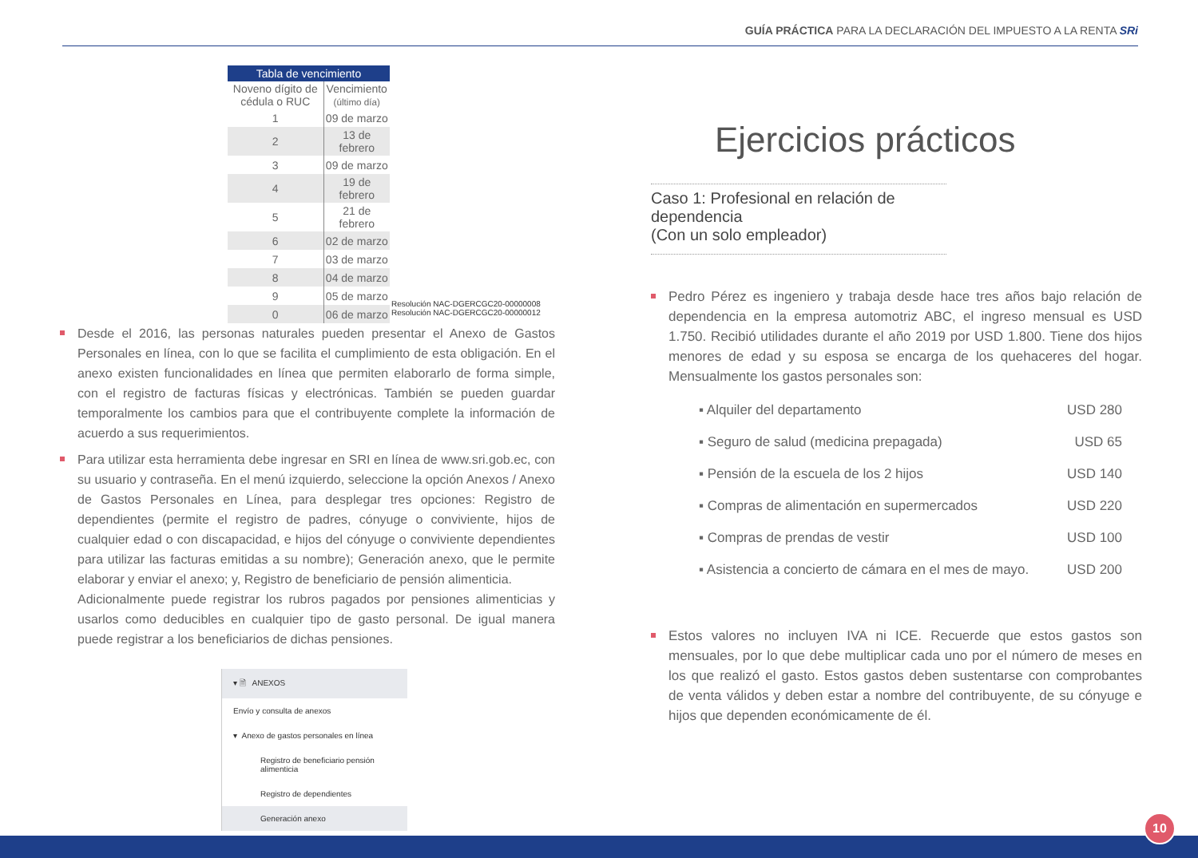GUÍA PRÁCTICA PARA LA DECLARACIÓN DEL IMPUESTO A LA RENTA SRi
Tabla de vencimiento
| Noveno dígito de cédula o RUC | Vencimiento (último día) |
| --- | --- |
| 1 | 09 de marzo |
| 2 | 13 de febrero |
| 3 | 09 de marzo |
| 4 | 19 de febrero |
| 5 | 21 de febrero |
| 6 | 02 de marzo |
| 7 | 03 de marzo |
| 8 | 04 de marzo |
| 9 | 05 de marzo |
| 0 | 06 de marzo |
Resolución NAC-DGERCGC20-00000008
Resolución NAC-DGERCGC20-00000012
Desde el 2016, las personas naturales pueden presentar el Anexo de Gastos Personales en línea, con lo que se facilita el cumplimiento de esta obligación. En el anexo existen funcionalidades en línea que permiten elaborarlo de forma simple, con el registro de facturas físicas y electrónicas. También se pueden guardar temporalmente los cambios para que el contribuyente complete la información de acuerdo a sus requerimientos.
Para utilizar esta herramienta debe ingresar en SRI en línea de www.sri.gob.ec, con su usuario y contraseña. En el menú izquierdo, seleccione la opción Anexos / Anexo de Gastos Personales en Línea, para desplegar tres opciones: Registro de dependientes (permite el registro de padres, cónyuge o conviviente, hijos de cualquier edad o con discapacidad, e hijos del cónyuge o conviviente dependientes para utilizar las facturas emitidas a su nombre); Generación anexo, que le permite elaborar y enviar el anexo; y, Registro de beneficiario de pensión alimenticia.
Adicionalmente puede registrar los rubros pagados por pensiones alimenticias y usarlos como deducibles en cualquier tipo de gasto personal. De igual manera puede registrar a los beneficiarios de dichas pensiones.
▾ 🗎 ANEXOS
Envío y consulta de anexos
▾ Anexo de gastos personales en línea
Registro de beneficiario pensión alimenticia
Registro de dependientes
Generación anexo
Ejercicios prácticos
Caso 1: Profesional en relación de dependencia
(Con un solo empleador)
Pedro Pérez es ingeniero y trabaja desde hace tres años bajo relación de dependencia en la empresa automotriz ABC, el ingreso mensual es USD 1.750. Recibió utilidades durante el año 2019 por USD 1.800. Tiene dos hijos menores de edad y su esposa se encarga de los quehaceres del hogar. Mensualmente los gastos personales son:
▪ Alquiler del departamento USD 280
▪ Seguro de salud (medicina prepagada) USD 65
▪ Pensión de la escuela de los 2 hijos USD 140
▪ Compras de alimentación en supermercados USD 220
▪ Compras de prendas de vestir USD 100
▪ Asistencia a concierto de cámara en el mes de mayo. USD 200
Estos valores no incluyen IVA ni ICE. Recuerde que estos gastos son mensuales, por lo que debe multiplicar cada uno por el número de meses en los que realizó el gasto. Estos gastos deben sustentarse con comprobantes de venta válidos y deben estar a nombre del contribuyente, de su cónyuge e hijos que dependen económicamente de él.
10